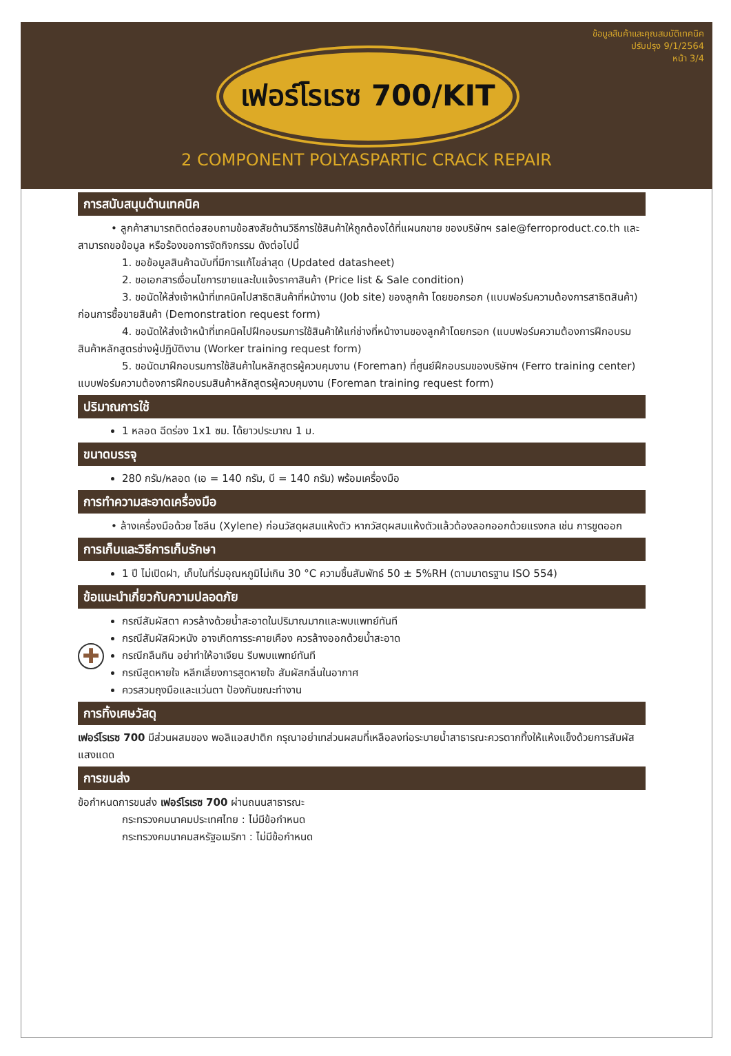ข้อมูลสินค้าและคุณสมบัติเทคนิค
ปรับปรุง 9/1/2564
หน้า 3/4
เฟอร์โรเรซ 700/KIT
2 COMPONENT POLYASPARTIC CRACK REPAIR
การสนับสนุนด้านเทคนิค
• ลูกค้าสามารถติดต่อสอบถามข้อสงสัยด้านวิธีการใช้สินค้าให้ถูกต้องได้ที่แผนกขาย ของบริษัทฯ sale@ferroproduct.co.th และสามารถขอข้อมูล หรือร้องขอการจัดกิจกรรม ดังต่อไปนี้
1. ขอข้อมูลสินค้าฉบับที่มีการแก้ไขล่าสุด (Updated datasheet)
2. ขอเอกสารเงื่อนไขการขายและใบแจ้งราคาสินค้า (Price list & Sale condition)
3. ขอนัดให้ส่งเจ้าหน้าที่เทคนิคไปสาธิตสินค้าที่หน้างาน (Job site) ของลูกค้า โดยขอกรอก (แบบฟอร์มความต้องการสาธิตสินค้า) ก่อนการซื้อขายสินค้า (Demonstration request form)
4. ขอนัดให้ส่งเจ้าหน้าที่เทคนิคไปฝึกอบรมการใช้สินค้าให้แก่ช่างที่หน้างานของลูกค้าโดยกรอก (แบบฟอร์มความต้องการฝึกอบรมสินค้าหลักสูตรช่างผู้ปฏิบัติงาน (Worker training request form)
5. ขอนัดมาฝึกอบรมการใช้สินค้าในหลักสูตรผู้ควบคุมงาน (Foreman) ที่ศูนย์ฝึกอบรมของบริษัทฯ (Ferro training center) แบบฟอร์มความต้องการฝึกอบรมสินค้าหลักสูตรผู้ควบคุมงาน (Foreman training request form)
ปริมาณการใช้
1 หลอด ฉีดร่อง 1x1 ซม. ได้ยาวประมาณ 1 ม.
ขนาดบรรจุ
280 กรัม/หลอด (เอ = 140 กรัม, บี = 140 กรัม) พร้อมเครื่องมือ
การทำความสะอาดเครื่องมือ
• ล้างเครื่องมือด้วย ไซลีน (Xylene) ก่อนวัสดุผสมแห้งตัว หากวัสดุผสมแห้งตัวแล้วต้องลอกออกด้วยแรงกล เช่น การขูดออก
การเก็บและวิธีการเก็บรักษา
1 ปี ไม่เปิดฝา, เก็บในที่ร่มอุณหภูมิไม่เกิน 30 °C ความชื้นสัมพัทธ์ 50 ± 5%RH (ตามมาตรฐาน ISO 554)
ข้อแนะนำเกี่ยวกับความปลอดภัย
✚
กรณีสัมผัสตา ควรล้างด้วยน้ำสะอาดในปริมาณมากและพบแพทย์ทันที
กรณีสัมผัสผิวหนัง อาจเกิดการระคายเคือง ควรล้างออกด้วยน้ำสะอาด
กรณีกลืนกิน อย่าทำให้อาเจียน รีบพบแพทย์ทันที
กรณีสูดหายใจ หลีกเลี่ยงการสูดหายใจ สัมผัสกลิ่นในอากาศ
ควรสวมถุงมือและแว่นตา ป้องกันขณะทำงาน
การทิ้งเศษวัสดุ
เฟอร์โรเรซ 700 มีส่วนผสมของ พอลิแอสปาติก กรุณาอย่าเทส่วนผสมที่เหลือลงท่อระบายน้ำสาธารณะควรตากทิ้งให้แห้งแข็งด้วยการสัมผัสแสงแดด
การขนส่ง
ข้อกำหนดการขนส่ง เฟอร์โรเรซ 700 ผ่านถนนสาธารณะ
กระทรวงคมนาคมประเทศไทย : ไม่มีข้อกำหนด
กระทรวงคมนาคมสหรัฐอเมริกา : ไม่มีข้อกำหนด